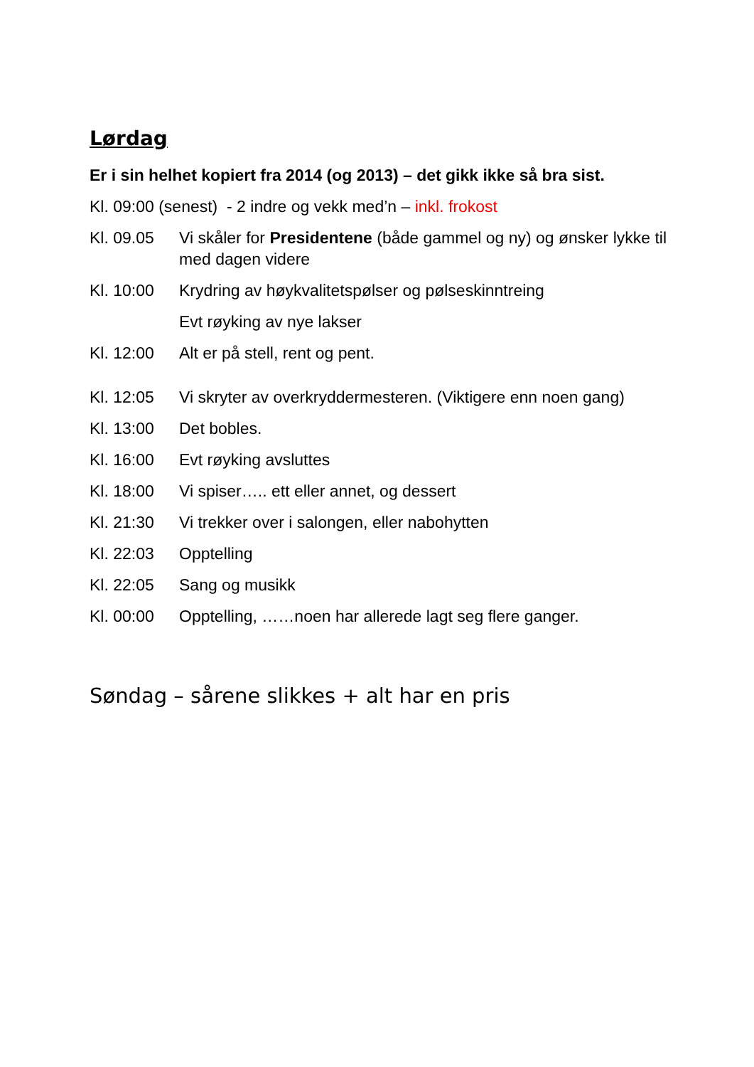Lørdag
Er i sin helhet kopiert fra 2014 (og 2013) – det gikk ikke så bra sist.
Kl. 09:00 (senest) - 2 indre og vekk med’n – inkl. frokost
Kl. 09.05 Vi skåler for Presidentene (både gammel og ny) og ønsker lykke til med dagen videre
Kl. 10:00 Krydring av høykvalitetspølser og pølseskinntreing
Evt røyking av nye lakser
Kl. 12:00 Alt er på stell, rent og pent.
Kl. 12:05 Vi skryter av overkryddermesteren. (Viktigere enn noen gang)
Kl. 13:00 Det bobles.
Kl. 16:00 Evt røyking avsluttes
Kl. 18:00 Vi spiser….. ett eller annet, og dessert
Kl. 21:30 Vi trekker over i salongen, eller nabohytten
Kl. 22:03 Opptelling
Kl. 22:05 Sang og musikk
Kl. 00:00 Opptelling, ……noen har allerede lagt seg flere ganger.
Søndag – sårene slikkes + alt har en pris